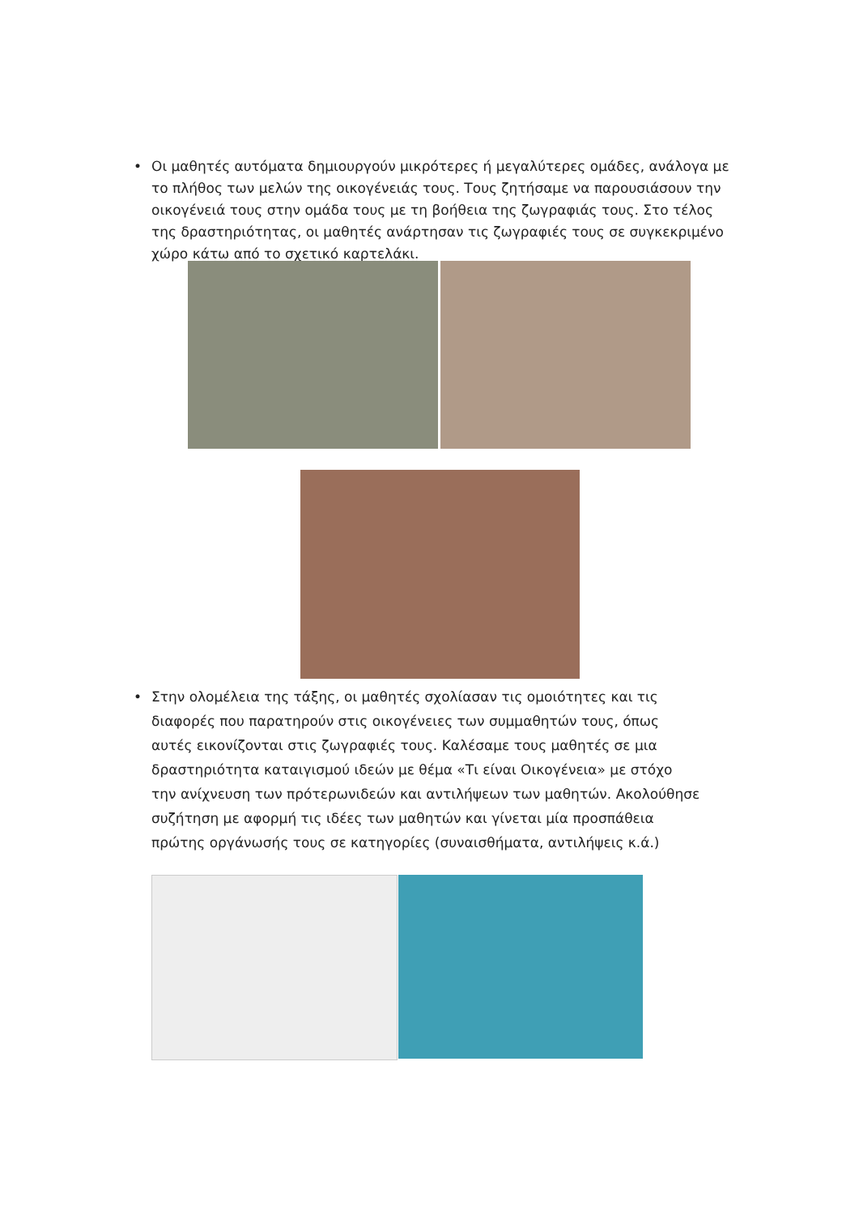• Οι μαθητές αυτόματα δημιουργούν μικρότερες ή μεγαλύτερες ομάδες, ανάλογα με το πλήθος των μελών της οικογένειάς τους. Τους ζητήσαμε να παρουσιάσουν την οικογένειά τους στην ομάδα τους με τη βοήθεια της ζωγραφιάς τους. Στο τέλος της δραστηριότητας, οι μαθητές ανάρτησαν τις ζωγραφιές τους σε συγκεκριμένο χώρο κάτω από το σχετικό καρτελάκι.
• Στην ολομέλεια της τάξης, οι μαθητές σχολίασαν τις ομοιότητες και τις διαφορές που παρατηρούν στις οικογένειες των συμμαθητών τους, όπως αυτές εικονίζονται στις ζωγραφιές τους. Καλέσαμε τους μαθητές σε μια δραστηριότητα καταιγισμού ιδεών με θέμα «Τι είναι Οικογένεια» με στόχο την ανίχνευση των πρότερωνιδεών και αντιλήψεων των μαθητών. Ακολούθησε συζήτηση με αφορμή τις ιδέες των μαθητών και γίνεται μία προσπάθεια πρώτης οργάνωσής τους σε κατηγορίες (συναισθήματα, αντιλήψεις κ.ά.)